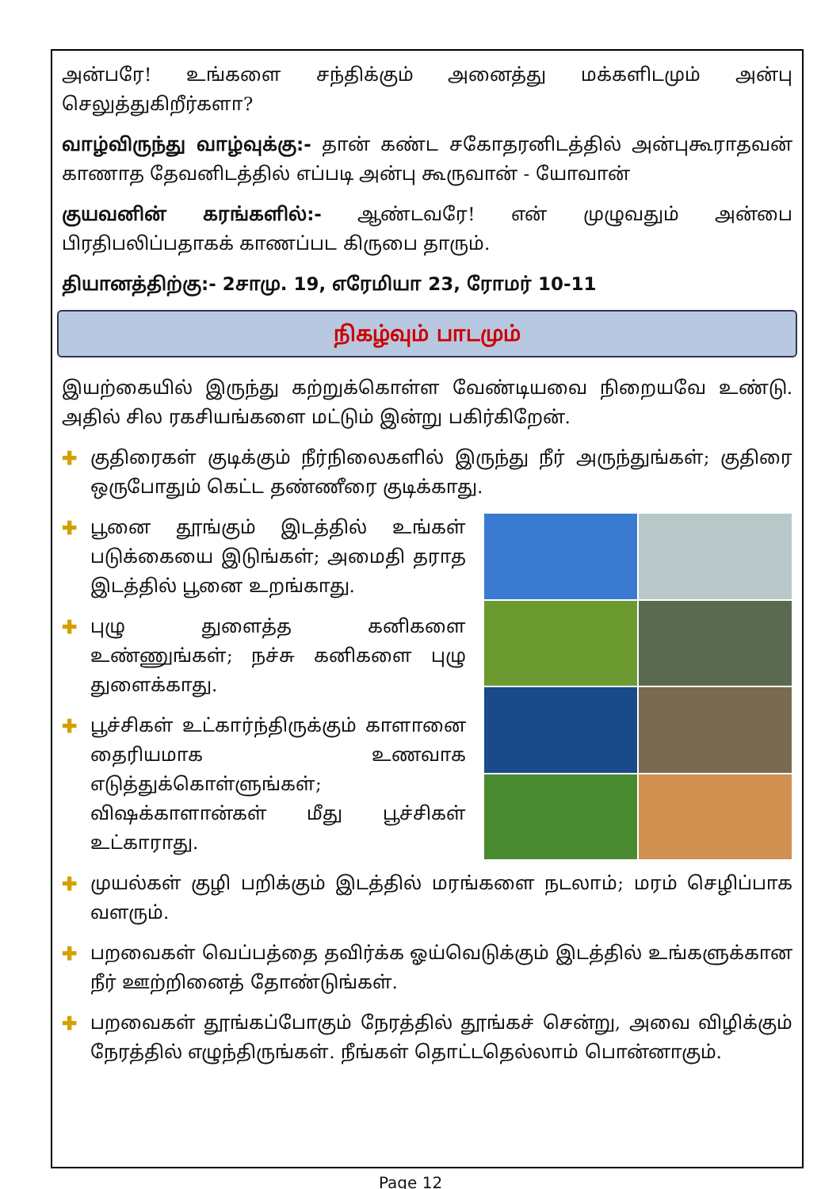அன்பரே! உங்களை சந்திக்கும் அனைத்து மக்களிடமும் அன்பு செலுத்துகிறீர்களா?
வாழ்விருந்து வாழ்வுக்கு:- தான் கண்ட சகோதரனிடத்தில் அன்புகூராதவன் காணாத தேவனிடத்தில் எப்படி அன்பு கூருவான் - யோவான்
குயவனின் கரங்களில்:- ஆண்டவரே! என் முழுவதும் அன்பை பிரதிபலிப்பதாகக் காணப்பட கிருபை தாரும்.
தியானத்திற்கு:- 2சாமு. 19, எரேமியா 23, ரோமர் 10-11
நிகழ்வும் பாடமும்
இயற்கையில் இருந்து கற்றுக்கொள்ள வேண்டியவை நிறையவே உண்டு. அதில் சில ரகசியங்களை மட்டும் இன்று பகிர்கிறேன்.
✚ குதிரைகள் குடிக்கும் நீர்நிலைகளில் இருந்து நீர் அருந்துங்கள்; குதிரை ஒருபோதும் கெட்ட தண்ணீரை குடிக்காது.
✚ பூனை தூங்கும் இடத்தில் உங்கள் படுக்கையை இடுங்கள்; அமைதி தராத இடத்தில் பூனை உறங்காது.
✚ புழு துளைத்த கனிகளை உண்ணுங்கள்; நச்சு கனிகளை புழு துளைக்காது.
✚ பூச்சிகள் உட்கார்ந்திருக்கும் காளானை தைரியமாக உணவாக எடுத்துக்கொள்ளுங்கள்; விஷக்காளான்கள் மீது பூச்சிகள் உட்காராது.
✚ முயல்கள் குழி பறிக்கும் இடத்தில் மரங்களை நடலாம்; மரம் செழிப்பாக வளரும்.
✚ பறவைகள் வெப்பத்தை தவிர்க்க ஓய்வெடுக்கும் இடத்தில் உங்களுக்கான நீர் ஊற்றினைத் தோண்டுங்கள்.
✚ பறவைகள் தூங்கப்போகும் நேரத்தில் தூங்கச் சென்று, அவை விழிக்கும் நேரத்தில் எழுந்திருங்கள். நீங்கள் தொட்டதெல்லாம் பொன்னாகும்.
Page 12